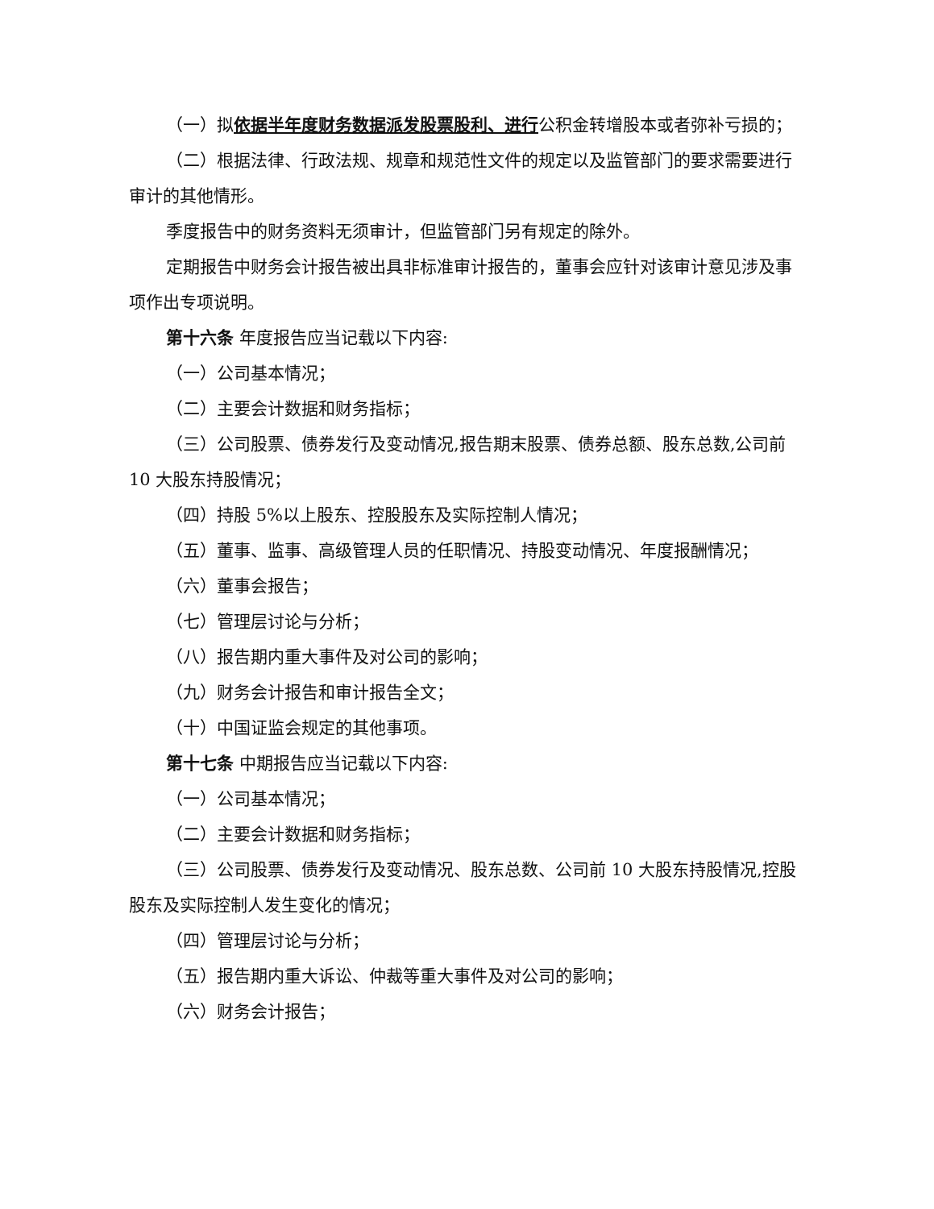（一）拟依据半年度财务数据派发股票股利、进行公积金转增股本或者弥补亏损的；
（二）根据法律、行政法规、规章和规范性文件的规定以及监管部门的要求需要进行审计的其他情形。
季度报告中的财务资料无须审计，但监管部门另有规定的除外。
定期报告中财务会计报告被出具非标准审计报告的，董事会应针对该审计意见涉及事项作出专项说明。
第十六条 年度报告应当记载以下内容:
（一）公司基本情况；
（二）主要会计数据和财务指标；
（三）公司股票、债券发行及变动情况,报告期末股票、债券总额、股东总数,公司前 10 大股东持股情况；
（四）持股 5%以上股东、控股股东及实际控制人情况；
（五）董事、监事、高级管理人员的任职情况、持股变动情况、年度报酬情况；
（六）董事会报告；
（七）管理层讨论与分析；
（八）报告期内重大事件及对公司的影响；
（九）财务会计报告和审计报告全文；
（十）中国证监会规定的其他事项。
第十七条 中期报告应当记载以下内容:
（一）公司基本情况；
（二）主要会计数据和财务指标；
（三）公司股票、债券发行及变动情况、股东总数、公司前 10 大股东持股情况,控股股东及实际控制人发生变化的情况；
（四）管理层讨论与分析；
（五）报告期内重大诉讼、仲裁等重大事件及对公司的影响；
（六）财务会计报告；